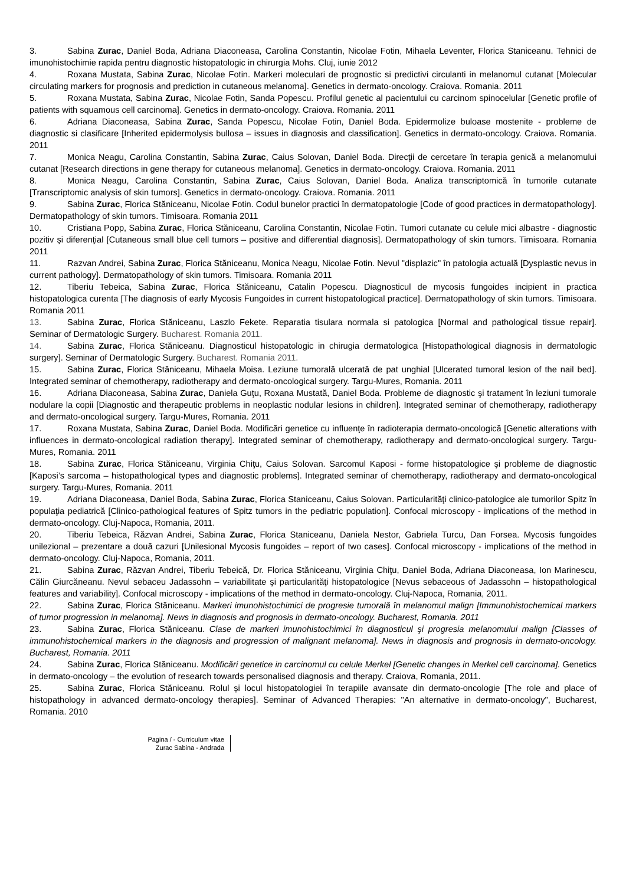3. Sabina Zurac, Daniel Boda, Adriana Diaconeasa, Carolina Constantin, Nicolae Fotin, Mihaela Leventer, Florica Staniceanu. Tehnici de imunohistochimie rapida pentru diagnostic histopatologic in chirurgia Mohs. Cluj, iunie 2012
4. Roxana Mustata, Sabina Zurac, Nicolae Fotin. Markeri moleculari de prognostic si predictivi circulanti in melanomul cutanat [Molecular circulating markers for prognosis and prediction in cutaneous melanoma]. Genetics in dermato-oncology. Craiova. Romania. 2011
5. Roxana Mustata, Sabina Zurac, Nicolae Fotin, Sanda Popescu. Profilul genetic al pacientului cu carcinom spinocelular [Genetic profile of patients with squamous cell carcinoma]. Genetics in dermato-oncology. Craiova. Romania. 2011
6. Adriana Diaconeasa, Sabina Zurac, Sanda Popescu, Nicolae Fotin, Daniel Boda. Epidermolize buloase mostenite - probleme de diagnostic si clasificare [Inherited epidermolysis bullosa – issues in diagnosis and classification]. Genetics in dermato-oncology. Craiova. Romania. 2011
7. Monica Neagu, Carolina Constantin, Sabina Zurac, Caius Solovan, Daniel Boda. Direcţii de cercetare în terapia genică a melanomului cutanat [Research directions in gene therapy for cutaneous melanoma]. Genetics in dermato-oncology. Craiova. Romania. 2011
8. Monica Neagu, Carolina Constantin, Sabina Zurac, Caius Solovan, Daniel Boda. Analiza transcriptomică în tumorile cutanate [Transcriptomic analysis of skin tumors]. Genetics in dermato-oncology. Craiova. Romania. 2011
9. Sabina Zurac, Florica Stăniceanu, Nicolae Fotin. Codul bunelor practici în dermatopatologie [Code of good practices in dermatopathology]. Dermatopathology of skin tumors. Timisoara. Romania 2011
10. Cristiana Popp, Sabina Zurac, Florica Stăniceanu, Carolina Constantin, Nicolae Fotin. Tumori cutanate cu celule mici albastre - diagnostic pozitiv şi diferenţial [Cutaneous small blue cell tumors – positive and differential diagnosis]. Dermatopathology of skin tumors. Timisoara. Romania 2011
11. Razvan Andrei, Sabina Zurac, Florica Stăniceanu, Monica Neagu, Nicolae Fotin. Nevul "displazic" în patologia actuală [Dysplastic nevus in current pathology]. Dermatopathology of skin tumors. Timisoara. Romania 2011
12. Tiberiu Tebeica, Sabina Zurac, Florica Stăniceanu, Catalin Popescu. Diagnosticul de mycosis fungoides incipient in practica histopatologica curenta [The diagnosis of early Mycosis Fungoides in current histopatological practice]. Dermatopathology of skin tumors. Timisoara. Romania 2011
13. Sabina Zurac, Florica Stăniceanu, Laszlo Fekete. Reparatia tisulara normala si patologica [Normal and pathological tissue repair]. Seminar of Dermatologic Surgery. Bucharest. Romania 2011.
14. Sabina Zurac, Florica Stăniceanu. Diagnosticul histopatologic in chirugia dermatologica [Histopathological diagnosis in dermatologic surgery]. Seminar of Dermatologic Surgery. Bucharest. Romania 2011.
15. Sabina Zurac, Florica Stăniceanu, Mihaela Moisa. Leziune tumorală ulcerată de pat unghial [Ulcerated tumoral lesion of the nail bed]. Integrated seminar of chemotherapy, radiotherapy and dermato-oncological surgery. Targu-Mures, Romania. 2011
16. Adriana Diaconeasa, Sabina Zurac, Daniela Guţu, Roxana Mustată, Daniel Boda. Probleme de diagnostic şi tratament în leziuni tumorale nodulare la copii [Diagnostic and therapeutic problems in neoplastic nodular lesions in children]. Integrated seminar of chemotherapy, radiotherapy and dermato-oncological surgery. Targu-Mures, Romania. 2011
17. Roxana Mustata, Sabina Zurac, Daniel Boda. Modificări genetice cu influenţe în radioterapia dermato-oncologică [Genetic alterations with influences in dermato-oncological radiation therapy]. Integrated seminar of chemotherapy, radiotherapy and dermato-oncological surgery. Targu-Mures, Romania. 2011
18. Sabina Zurac, Florica Stăniceanu, Virginia Chiţu, Caius Solovan. Sarcomul Kaposi - forme histopatologice şi probleme de diagnostic [Kaposi’s sarcoma – histopathological types and diagnostic problems]. Integrated seminar of chemotherapy, radiotherapy and dermato-oncological surgery. Targu-Mures, Romania. 2011
19. Adriana Diaconeasa, Daniel Boda, Sabina Zurac, Florica Staniceanu, Caius Solovan. Particularităţi clinico-patologice ale tumorilor Spitz în populaţia pediatrică [Clinico-pathological features of Spitz tumors in the pediatric population]. Confocal microscopy - implications of the method in dermato-oncology. Cluj-Napoca, Romania, 2011.
20. Tiberiu Tebeica, Răzvan Andrei, Sabina Zurac, Florica Staniceanu, Daniela Nestor, Gabriela Turcu, Dan Forsea. Mycosis fungoides unilezional – prezentare a două cazuri [Unilesional Mycosis fungoides – report of two cases]. Confocal microscopy - implications of the method in dermato-oncology. Cluj-Napoca, Romania, 2011.
21. Sabina Zurac, Răzvan Andrei, Tiberiu Tebeică, Dr. Florica Stăniceanu, Virginia Chiţu, Daniel Boda, Adriana Diaconeasa, Ion Marinescu, Călin Giurcăneanu. Nevul sebaceu Jadassohn – variabilitate şi particularităţi histopatologice [Nevus sebaceous of Jadassohn – histopathological features and variability]. Confocal microscopy - implications of the method in dermato-oncology. Cluj-Napoca, Romania, 2011.
22. Sabina Zurac, Florica Stăniceanu. Markeri imunohistochimici de progresie tumorală în melanomul malign [Immunohistochemical markers of tumor progression in melanoma]. News in diagnosis and prognosis in dermato-oncology. Bucharest, Romania. 2011
23. Sabina Zurac, Florica Stăniceanu. Clase de markeri imunohistochimici în diagnosticul şi progresia melanomului malign [Classes of immunohistochemical markers in the diagnosis and progression of malignant melanoma]. News in diagnosis and prognosis in dermato-oncology. Bucharest, Romania. 2011
24. Sabina Zurac, Florica Stăniceanu. Modificări genetice in carcinomul cu celule Merkel [Genetic changes in Merkel cell carcinoma]. Genetics in dermato-oncology – the evolution of research towards personalised diagnosis and therapy. Craiova, Romania, 2011.
25. Sabina Zurac, Florica Stăniceanu. Rolul și locul histopatologiei în terapiile avansate din dermato-oncologie [The role and place of histopathology in advanced dermato-oncology therapies]. Seminar of Advanced Therapies: "An alternative in dermato-oncology", Bucharest, Romania. 2010
Pagina / - Curriculum vitae
Zurac Sabina - Andrada